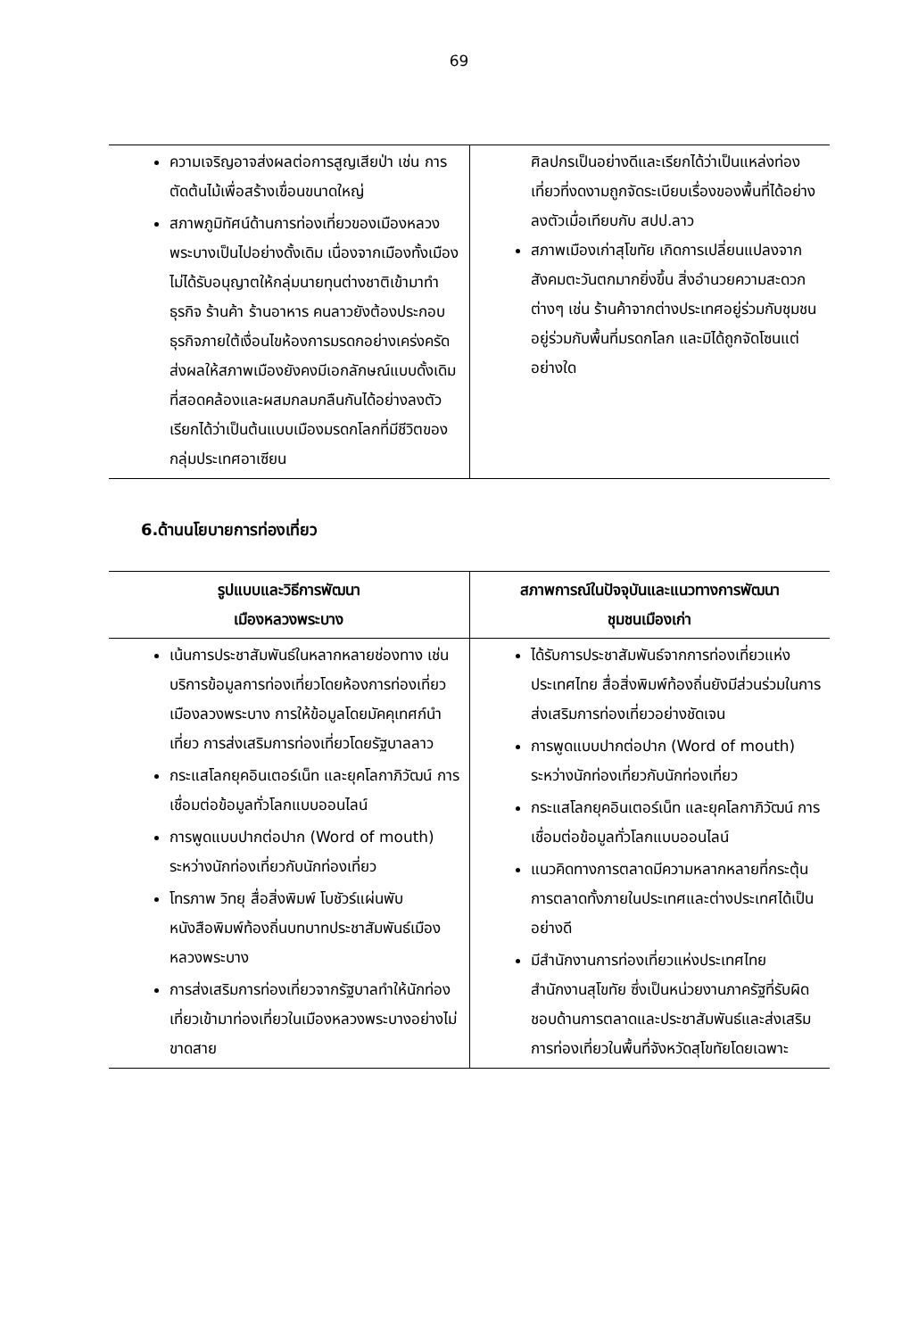69
| ความเจริญอาจส่งผลต่อการสูญเสียป่า เช่น การตัดต้นไม้เพื่อสร้างเขื่อนขนาดใหญ่ สภาพภูมิทัศน์ด้านการท่องเที่ยวของเมืองหลวงพระบางเป็นไปอย่างดั้งเดิม เนื่องจากเมืองทั้งเมืองไม่ได้รับอนุญาตให้กลุ่มนายทุนต่างชาติเข้ามาทำธุรกิจ ร้านค้า ร้านอาหาร คนลาวยังต้องประกอบธุรกิจภายใต้เงื่อนไขห้องการมรดกอย่างเคร่งครัดส่งผลให้สภาพเมืองยังคงมีเอกลักษณ์แบบดั้งเดิมที่สอดคล้องและผสมกลมกลืนกันได้อย่างลงตัว เรียกได้ว่าเป็นต้นแบบเมืองมรดกโลกที่มีชีวิตของกลุ่มประเทศอาเซียน | ศิลปกรเป็นอย่างดีและเรียกได้ว่าเป็นแหล่งท่องเที่ยวที่งดงามถูกจัดระเบียบเรื่องของพื้นที่ได้อย่างลงตัวเมื่อเทียบกับ สปป.ลาว สภาพเมืองเก่าสุโขทัย เกิดการเปลี่ยนแปลงจากสังคมตะวันตกมากยิ่งขึ้น สิ่งอำนวยความสะดวกต่างๆ เช่น ร้านค้าจากต่างประเทศอยู่ร่วมกับชุมชน อยู่ร่วมกับพื้นที่มรดกโลก และมิได้ถูกจัดโซนแต่อย่างใด |
6.ด้านนโยบายการท่องเที่ยว
| รูปแบบและวิธีการพัฒนา เมืองหลวงพระบาง | สภาพการณ์ในปัจจุบันและแนวทางการพัฒนา ชุมชนเมืองเก่า |
| --- | --- |
| เน้นการประชาสัมพันธ์ในหลากหลายช่องทาง เช่น บริการข้อมูลการท่องเที่ยวโดยห้องการท่องเที่ยวเมืองลวงพระบาง การให้ข้อมูลโดยมัคคุเทศก์นำเที่ยว การส่งเสริมการท่องเที่ยวโดยรัฐบาลลาว กระแสโลกยุคอินเตอร์เน็ท และยุคโลกาภิวัฒน์ การเชื่อมต่อข้อมูลทั่วโลกแบบออนไลน์ การพูดแบบปากต่อปาก (Word of mouth) ระหว่างนักท่องเที่ยวกับนักท่องเที่ยว โทรภาพ วิทยุ สื่อสิ่งพิมพ์ โบชัวร์แผ่นพับ หนังสือพิมพ์ท้องถิ่นบทบาทประชาสัมพันธ์เมืองหลวงพระบาง การส่งเสริมการท่องเที่ยวจากรัฐบาลทำให้นักท่องเที่ยวเข้ามาท่องเที่ยวในเมืองหลวงพระบางอย่างไม่ขาดสาย | ได้รับการประชาสัมพันธ์จากการท่องเที่ยวแห่งประเทศไทย สื่อสิ่งพิมพ์ท้องถิ่นยังมีส่วนร่วมในการส่งเสริมการท่องเที่ยวอย่างชัดเจน การพูดแบบปากต่อปาก (Word of mouth) ระหว่างนักท่องเที่ยวกับนักท่องเที่ยว กระแสโลกยุคอินเตอร์เน็ท และยุคโลกาภิวัฒน์ การเชื่อมต่อข้อมูลทั่วโลกแบบออนไลน์ แนวคิดทางการตลาดมีความหลากหลายที่กระตุ้นการตลาดทั้งภายในประเทศและต่างประเทศได้เป็นอย่างดี มีสำนักงานการท่องเที่ยวแห่งประเทศไทย สำนักงานสุโขทัย ซึ่งเป็นหน่วยงานภาครัฐที่รับผิดชอบด้านการตลาดและประชาสัมพันธ์และส่งเสริมการท่องเที่ยวในพื้นที่จังหวัดสุโขทัยโดยเฉพาะ |